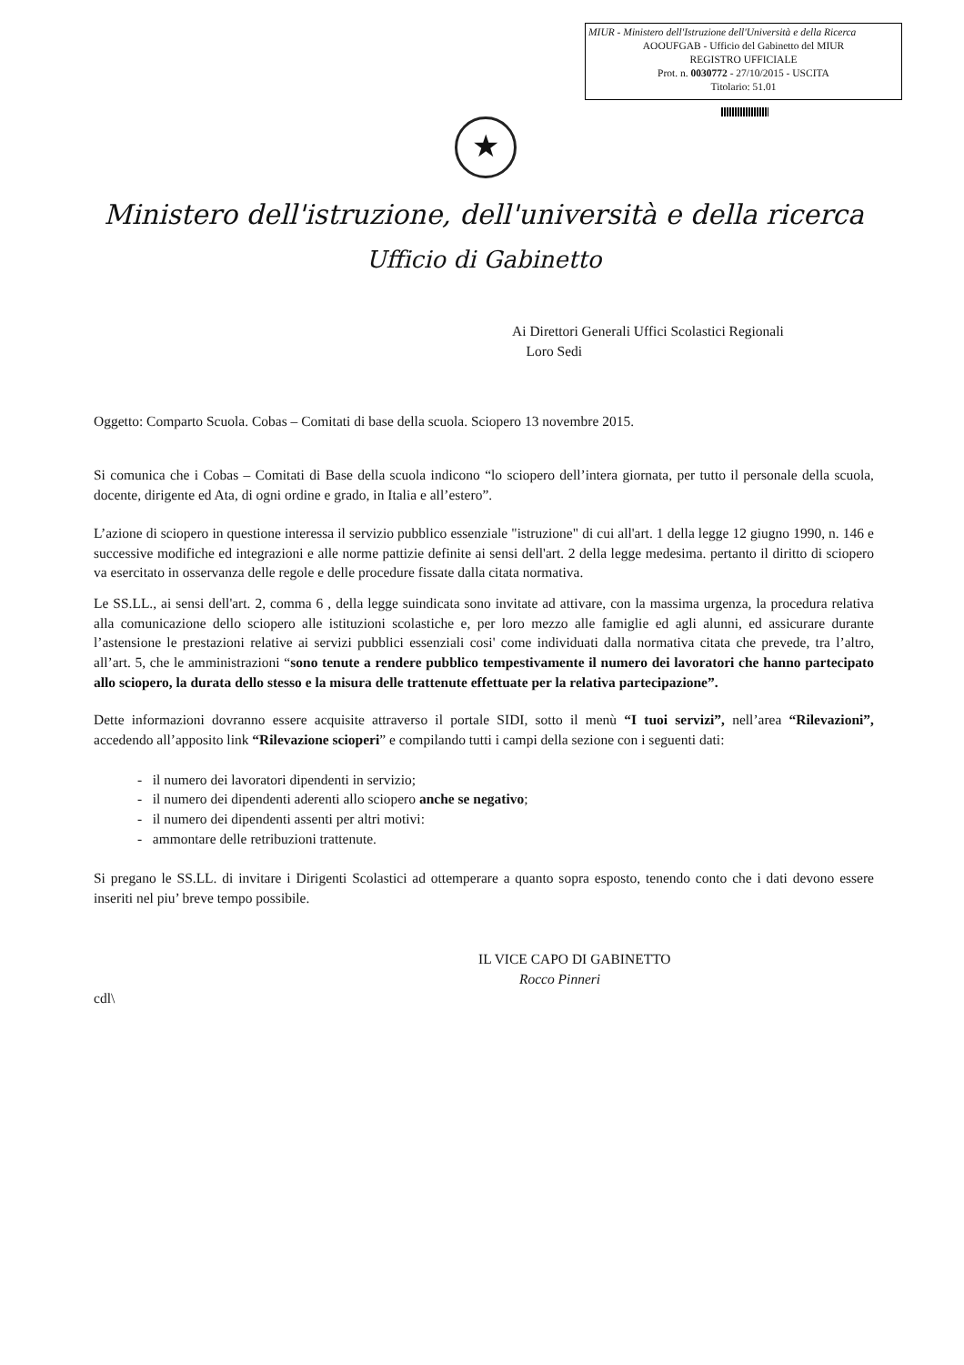MIUR - Ministero dell'Istruzione dell'Università e della Ricerca
AOOUFGAB - Ufficio del Gabinetto del MIUR
REGISTRO UFFICIALE
Prot. n. 0030772 - 27/10/2015 - USCITA
Titolario: 51.01
★
Ministero dell'istruzione, dell'università e della ricerca
Ufficio di Gabinetto
Ai Direttori Generali Uffici Scolastici Regionali
Loro Sedi
Oggetto: Comparto Scuola. Cobas – Comitati di base della scuola. Sciopero 13 novembre 2015.
Si comunica che i Cobas – Comitati di Base della scuola indicono “lo sciopero dell’intera giornata, per tutto il personale della scuola, docente, dirigente ed Ata, di ogni ordine e grado, in Italia e all’estero”.
L’azione di sciopero in questione interessa il servizio pubblico essenziale "istruzione" di cui all'art. 1 della legge 12 giugno 1990, n. 146 e successive modifiche ed integrazioni e alle norme pattizie definite ai sensi dell'art. 2 della legge medesima. pertanto il diritto di sciopero va esercitato in osservanza delle regole e delle procedure fissate dalla citata normativa.
Le SS.LL., ai sensi dell'art. 2, comma 6 , della legge suindicata sono invitate ad attivare, con la massima urgenza, la procedura relativa alla comunicazione dello sciopero alle istituzioni scolastiche e, per loro mezzo alle famiglie ed agli alunni, ed assicurare durante l’astensione le prestazioni relative ai servizi pubblici essenziali cosi' come individuati dalla normativa citata che prevede, tra l’altro, all’art. 5, che le amministrazioni “sono tenute a rendere pubblico tempestivamente il numero dei lavoratori che hanno partecipato allo sciopero, la durata dello stesso e la misura delle trattenute effettuate per la relativa partecipazione”.
Dette informazioni dovranno essere acquisite attraverso il portale SIDI, sotto il menù “I tuoi servizi”, nell’area “Rilevazioni”, accedendo all’apposito link “Rilevazione scioperi” e compilando tutti i campi della sezione con i seguenti dati:
- il numero dei lavoratori dipendenti in servizio;
- il numero dei dipendenti aderenti allo sciopero anche se negativo;
- il numero dei dipendenti assenti per altri motivi:
- ammontare delle retribuzioni trattenute.
Si pregano le SS.LL. di invitare i Dirigenti Scolastici ad ottemperare a quanto sopra esposto, tenendo conto che i dati devono essere inseriti nel piu’ breve tempo possibile.
IL VICE CAPO DI GABINETTO
Rocco Pinneri
cdl\